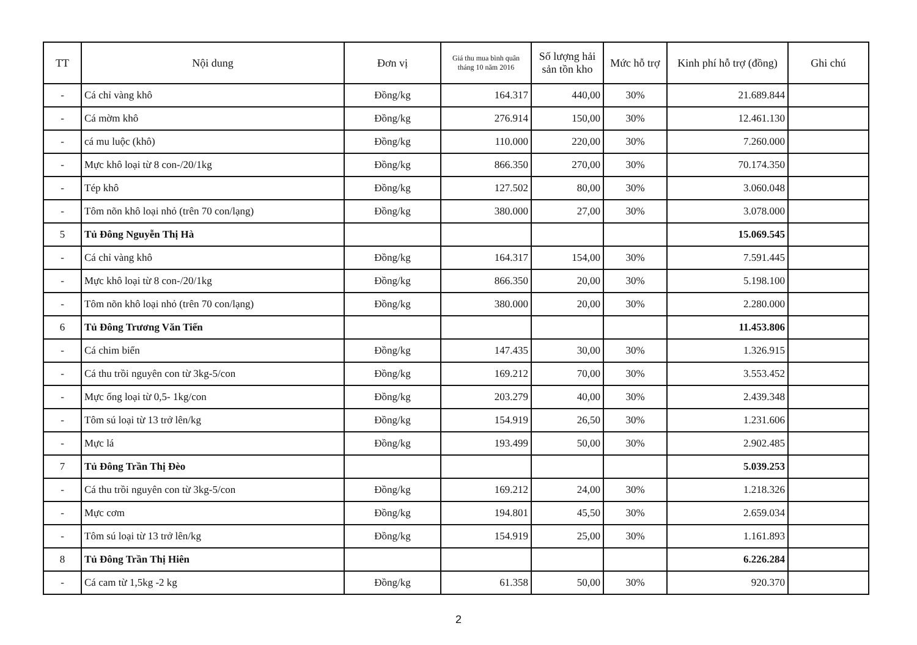| TT | Nội dung | Đơn vị | Giá thu mua bình quân tháng 10 năm 2016 | Số lượng hải sản tồn kho | Mức hỗ trợ | Kinh phí hỗ trợ (đồng) | Ghi chú |
| --- | --- | --- | --- | --- | --- | --- | --- |
| - | Cá chỉ vàng khô | Đồng/kg | 164.317 | 440,00 | 30% | 21.689.844 | |
| - | Cá mờm khô | Đồng/kg | 276.914 | 150,00 | 30% | 12.461.130 | |
| - | cá mu luộc (khô) | Đồng/kg | 110.000 | 220,00 | 30% | 7.260.000 | |
| - | Mực khô loại từ 8 con-/20/1kg | Đồng/kg | 866.350 | 270,00 | 30% | 70.174.350 | |
| - | Tép khô | Đồng/kg | 127.502 | 80,00 | 30% | 3.060.048 | |
| - | Tôm nõn khô loại nhỏ (trên 70 con/lạng) | Đồng/kg | 380.000 | 27,00 | 30% | 3.078.000 | |
| 5 | Tủ Đông Nguyễn Thị Hà | | | | | 15.069.545 | |
| - | Cá chỉ vàng khô | Đồng/kg | 164.317 | 154,00 | 30% | 7.591.445 | |
| - | Mực khô loại từ 8 con-/20/1kg | Đồng/kg | 866.350 | 20,00 | 30% | 5.198.100 | |
| - | Tôm nõn khô loại nhỏ (trên 70 con/lạng) | Đồng/kg | 380.000 | 20,00 | 30% | 2.280.000 | |
| 6 | Tủ Đông Trương Văn Tiến | | | | | 11.453.806 | |
| - | Cá chim biển | Đồng/kg | 147.435 | 30,00 | 30% | 1.326.915 | |
| - | Cá thu trồi nguyên con từ 3kg-5/con | Đồng/kg | 169.212 | 70,00 | 30% | 3.553.452 | |
| - | Mực ống loại từ 0,5- 1kg/con | Đồng/kg | 203.279 | 40,00 | 30% | 2.439.348 | |
| - | Tôm sú loại từ 13 trở lên/kg | Đồng/kg | 154.919 | 26,50 | 30% | 1.231.606 | |
| - | Mực lá | Đồng/kg | 193.499 | 50,00 | 30% | 2.902.485 | |
| 7 | Tủ Đông Trần Thị Đèo | | | | | 5.039.253 | |
| - | Cá thu trồi nguyên con từ 3kg-5/con | Đồng/kg | 169.212 | 24,00 | 30% | 1.218.326 | |
| - | Mực cơm | Đồng/kg | 194.801 | 45,50 | 30% | 2.659.034 | |
| - | Tôm sú loại từ 13 trở lên/kg | Đồng/kg | 154.919 | 25,00 | 30% | 1.161.893 | |
| 8 | Tủ Đông Trần Thị Hiên | | | | | 6.226.284 | |
| - | Cá cam từ 1,5kg -2 kg | Đồng/kg | 61.358 | 50,00 | 30% | 920.370 | |
2